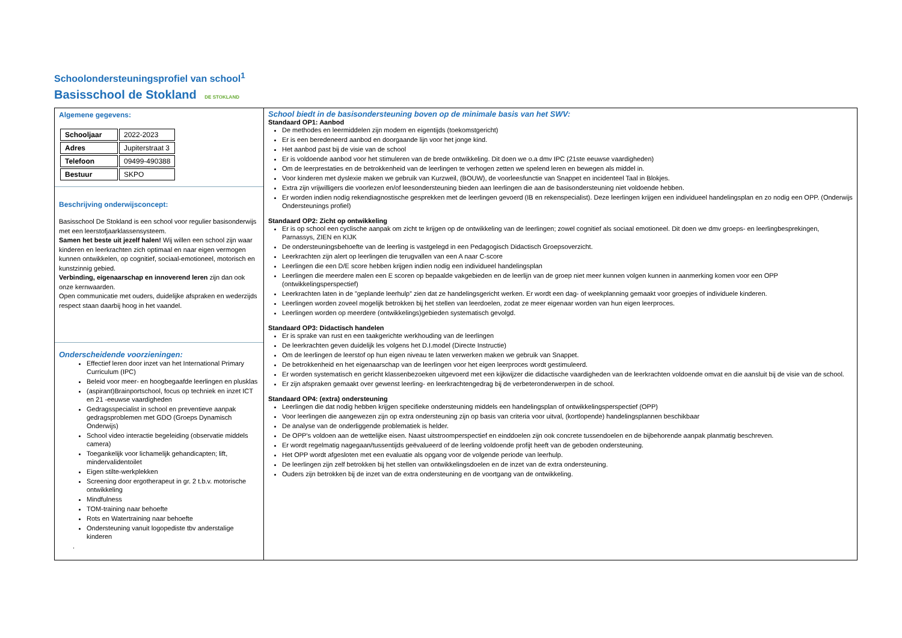Schoolondersteuningsprofiel van school<sup>1</sup>
Basisschool de Stokland DE STOKLAND
| Algemene gegevens: / Schooljaar / 2022-2023 / / Adres / Jupiterstraat 3 / / Telefoon / 09499-490388 / / Bestuur / SKPO / Beschrijving onderwijsconcept: Basisschool De Stokland is een school voor regulier basisonderwijs met een leerstofjaarklassensysteem. Samen het beste uit jezelf halen! Wij willen een school zijn waar kinderen en leerkrachten zich optimaal en naar eigen vermogen kunnen ontwikkelen, op cognitief, sociaal-emotioneel, motorisch en kunstzinnig gebied. Verbinding, eigenaarschap en innoverend leren zijn dan ook onze kernwaarden. Open communicatie met ouders, duidelijke afspraken en wederzijds respect staan daarbij hoog in het vaandel. Onderscheidende voorzieningen: Effectief leren door inzet van het International Primary Curriculum (IPC) Beleid voor meer- en hoogbegaafde leerlingen en plusklas (aspirant)Brainportschool, focus op techniek en inzet ICT en 21 -eeuwse vaardigheden Gedragsspecialist in school en preventieve aanpak gedragsproblemen met GDO (Groeps Dynamisch Onderwijs) School video interactie begeleiding (observatie middels camera) Toegankelijk voor lichamelijk gehandicapten; lift, mindervalidentoilet Eigen stilte-werkplekken Screening door ergotherapeut in gr. 2 t.b.v. motorische ontwikkeling Mindfulness TOM-training naar behoefte Rots en Watertraining naar behoefte Ondersteuning vanuit logopediste tbv anderstalige kinderen . | School biedt in de basisondersteuning boven op de minimale basis van het SWV: Standaard OP1: Aanbod De methodes en leermiddelen zijn modern en eigentijds (toekomstgericht) Er is een beredeneerd aanbod en doorgaande lijn voor het jonge kind. Het aanbod past bij de visie van de school Er is voldoende aanbod voor het stimuleren van de brede ontwikkeling. Dit doen we o.a dmv IPC (21ste eeuwse vaardigheden) Om de leerprestaties en de betrokkenheid van de leerlingen te verhogen zetten we spelend leren en bewegen als middel in. Voor kinderen met dyslexie maken we gebruik van Kurzweil, (BOUW), de voorleesfunctie van Snappet en incidenteel Taal in Blokjes. Extra zijn vrijwilligers die voorlezen en/of leesondersteuning bieden aan leerlingen die aan de basisondersteuning niet voldoende hebben. Er worden indien nodig rekendiagnostische gesprekken met de leerlingen gevoerd (IB en rekenspecialist). Deze leerlingen krijgen een individueel handelingsplan en zo nodig een OPP. (Onderwijs Ondersteunings profiel) Standaard OP2: Zicht op ontwikkeling Er is op school een cyclische aanpak om zicht te krijgen op de ontwikkeling van de leerlingen; zowel cognitief als sociaal emotioneel. Dit doen we dmv groeps- en leerlingbesprekingen, Parnassys, ZIEN en KIJK De ondersteuningsbehoefte van de leerling is vastgelegd in een Pedagogisch Didactisch Groepsoverzicht. Leerkrachten zijn alert op leerlingen die terugvallen van een A naar C-score Leerlingen die een D/E score hebben krijgen indien nodig een individueel handelingsplan Leerlingen die meerdere malen een E scoren op bepaalde vakgebieden en de leerlijn van de groep niet meer kunnen volgen kunnen in aanmerking komen voor een OPP (ontwikkelingsperspectief) Leerkrachten laten in de ”geplande leerhulp” zien dat ze handelingsgericht werken. Er wordt een dag- of weekplanning gemaakt voor groepjes of individuele kinderen. Leerlingen worden zoveel mogelijk betrokken bij het stellen van leerdoelen, zodat ze meer eigenaar worden van hun eigen leerproces. Leerlingen worden op meerdere (ontwikkelings)gebieden systematisch gevolgd. Standaard OP3: Didactisch handelen Er is sprake van rust en een taakgerichte werkhouding van de leerlingen De leerkrachten geven duidelijk les volgens het D.I.model (Directe Instructie) Om de leerlingen de leerstof op hun eigen niveau te laten verwerken maken we gebruik van Snappet. De betrokkenheid en het eigenaarschap van de leerlingen voor het eigen leerproces wordt gestimuleerd. Er worden systematisch en gericht klassenbezoeken uitgevoerd met een kijkwijzer die didactische vaardigheden van de leerkrachten voldoende omvat en die aansluit bij de visie van de school. Er zijn afspraken gemaakt over gewenst leerling- en leerkrachtengedrag bij de verbeteronderwerpen in de school. Standaard OP4: (extra) ondersteuning Leerlingen die dat nodig hebben krijgen specifieke ondersteuning middels een handelingsplan of ontwikkelingsperspectief (OPP) Voor leerlingen die aangewezen zijn op extra ondersteuning zijn op basis van criteria voor uitval, (kortlopende) handelingsplannen beschikbaar De analyse van de onderliggende problematiek is helder. De OPP’s voldoen aan de wettelijke eisen. Naast uitstroomperspectief en einddoelen zijn ook concrete tussendoelen en de bijbehorende aanpak planmatig beschreven. Er wordt regelmatig nagegaan/tussentijds geëvalueerd of de leerling voldoende profijt heeft van de geboden ondersteuning. Het OPP wordt afgesloten met een evaluatie als opgang voor de volgende periode van leerhulp. De leerlingen zijn zelf betrokken bij het stellen van ontwikkelingsdoelen en de inzet van de extra ondersteuning. Ouders zijn betrokken bij de inzet van de extra ondersteuning en de voortgang van de ontwikkeling. |